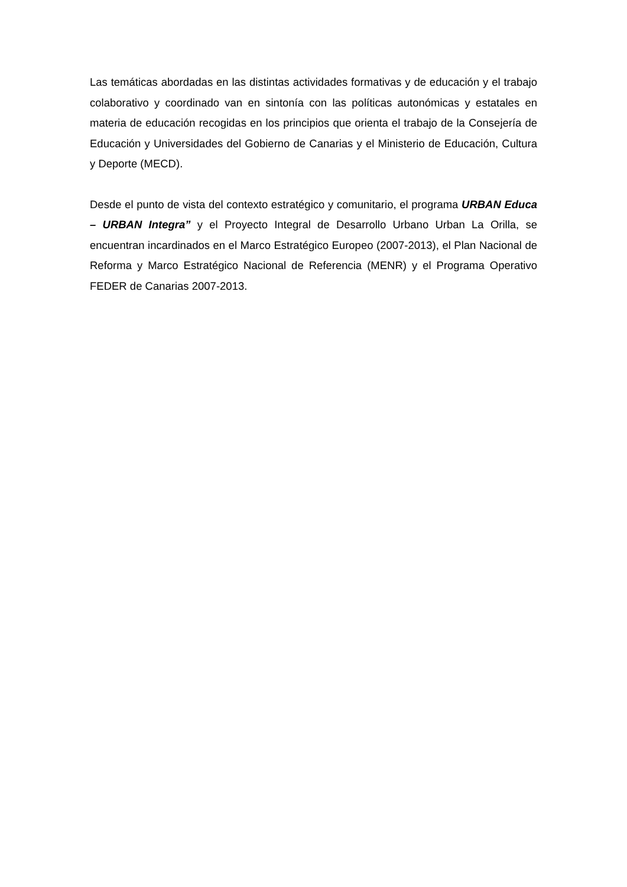Las temáticas abordadas en las distintas actividades formativas y de educación y el trabajo colaborativo y coordinado van en sintonía con las políticas autonómicas y estatales en materia de educación recogidas en los principios que orienta el trabajo de la Consejería de Educación y Universidades del Gobierno de Canarias y el Ministerio de Educación, Cultura y Deporte (MECD).
Desde el punto de vista del contexto estratégico y comunitario, el programa URBAN Educa – URBAN Integra” y el Proyecto Integral de Desarrollo Urbano Urban La Orilla, se encuentran incardinados en el Marco Estratégico Europeo (2007-2013), el Plan Nacional de Reforma y Marco Estratégico Nacional de Referencia (MENR) y el Programa Operativo FEDER de Canarias 2007-2013.